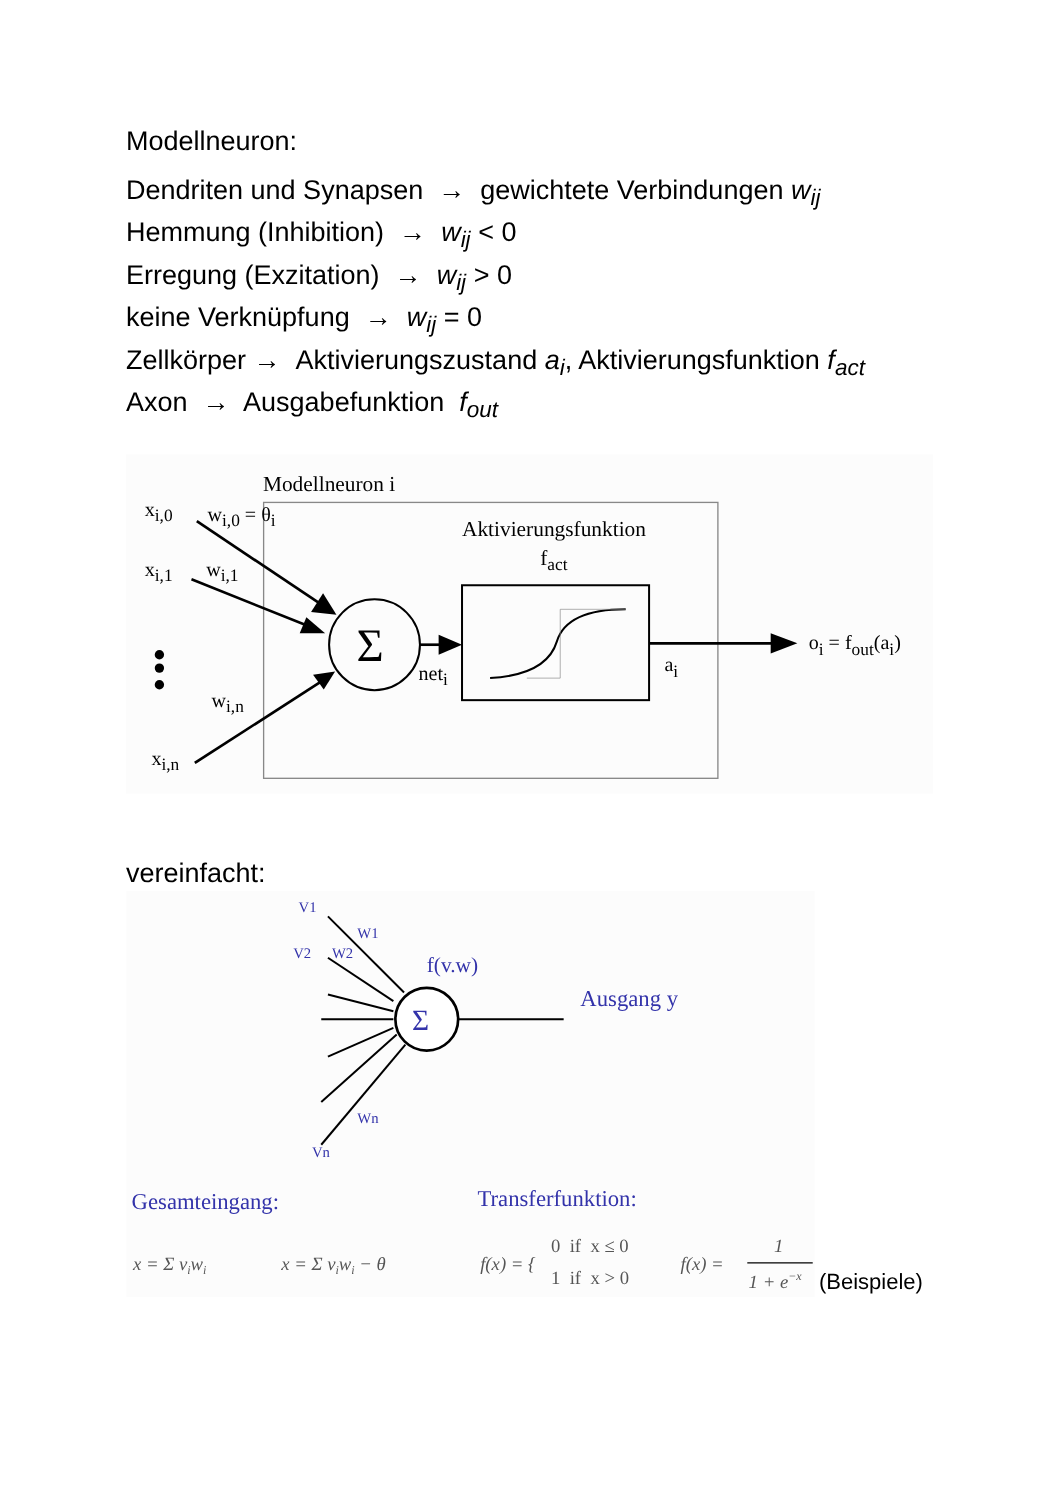Modellneuron:
Dendriten und Synapsen → gewichtete Verbindungen w<sub>ij</sub>
Hemmung (Inhibition) → w<sub>ij</sub> < 0
Erregung (Exzitation) → w<sub>ij</sub> > 0
keine Verknüpfung → w<sub>ij</sub> = 0
Zellkörper → Aktivierungszustand a<sub>i</sub>, Aktivierungsfunktion f<sub>act</sub>
Axon → Ausgabefunktion f<sub>out</sub>
Modellneuron i
Aktivierungsfunktion
fact
Σ
xi,0
wi,0 = θi
xi,1
wi,1
wi,n
xi,n
neti
ai
oi = fout(ai)
vereinfacht:
Σ
V1
W1
V2
W2
f(v.w)
Ausgang y
Wn
Vn
Gesamteingang:
Transferfunktion:
x = Σ viwi
x = Σ viwi − θ
f(x) = {
0 if x ≤ 0
1 if x > 0
f(x) =
1
1 + e−x
(Beispiele)